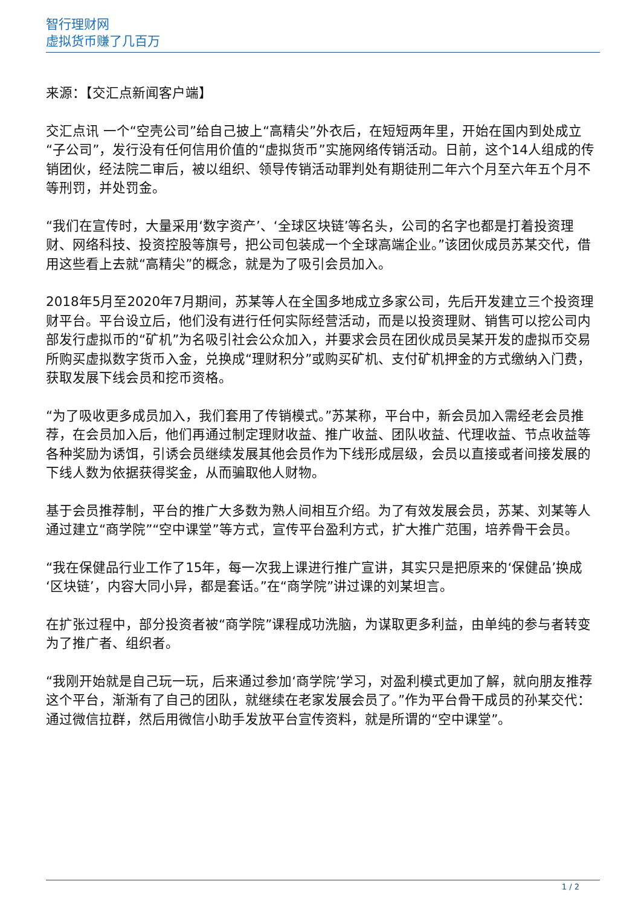智行理财网
虚拟货币赚了几百万
来源：【交汇点新闻客户端】
交汇点讯 一个“空壳公司”给自己披上“高精尖”外衣后，在短短两年里，开始在国内到处成立“子公司”，发行没有任何信用价值的“虚拟货币”实施网络传销活动。日前，这个14人组成的传销团伙，经法院二审后，被以组织、领导传销活动罪判处有期徒刑二年六个月至六年五个月不等刑罚，并处罚金。
“我们在宣传时，大量采用‘数字资产’、‘全球区块链’等名头，公司的名字也都是打着投资理财、网络科技、投资控股等旗号，把公司包装成一个全球高端企业。”该团伙成员苏某交代，借用这些看上去就“高精尖”的概念，就是为了吸引会员加入。
2018年5月至2020年7月期间，苏某等人在全国多地成立多家公司，先后开发建立三个投资理财平台。平台设立后，他们没有进行任何实际经营活动，而是以投资理财、销售可以挖公司内部发行虚拟币的“矿机”为名吸引社会公众加入，并要求会员在团伙成员吴某开发的虚拟币交易所购买虚拟数字货币入金，兑换成“理财积分”或购买矿机、支付矿机押金的方式缴纳入门费，获取发展下线会员和挖币资格。
“为了吸收更多成员加入，我们套用了传销模式。”苏某称，平台中，新会员加入需经老会员推荐，在会员加入后，他们再通过制定理财收益、推广收益、团队收益、代理收益、节点收益等各种奖励为诱饵，引诱会员继续发展其他会员作为下线形成层级，会员以直接或者间接发展的下线人数为依据获得奖金，从而骗取他人财物。
基于会员推荐制，平台的推广大多数为熟人间相互介绍。为了有效发展会员，苏某、刘某等人通过建立“商学院”“空中课堂”等方式，宣传平台盈利方式，扩大推广范围，培养骨干会员。
“我在保健品行业工作了15年，每一次我上课进行推广宣讲，其实只是把原来的‘保健品’换成‘区块链’，内容大同小异，都是套话。”在“商学院”讲过课的刘某坦言。
在扩张过程中，部分投资者被“商学院”课程成功洗脑，为谋取更多利益，由单纯的参与者转变为了推广者、组织者。
“我刚开始就是自己玩一玩，后来通过参加‘商学院’学习，对盈利模式更加了解，就向朋友推荐这个平台，渐渐有了自己的团队，就继续在老家发展会员了。”作为平台骨干成员的孙某交代：通过微信拉群，然后用微信小助手发放平台宣传资料，就是所谓的“空中课堂”。
1 / 2